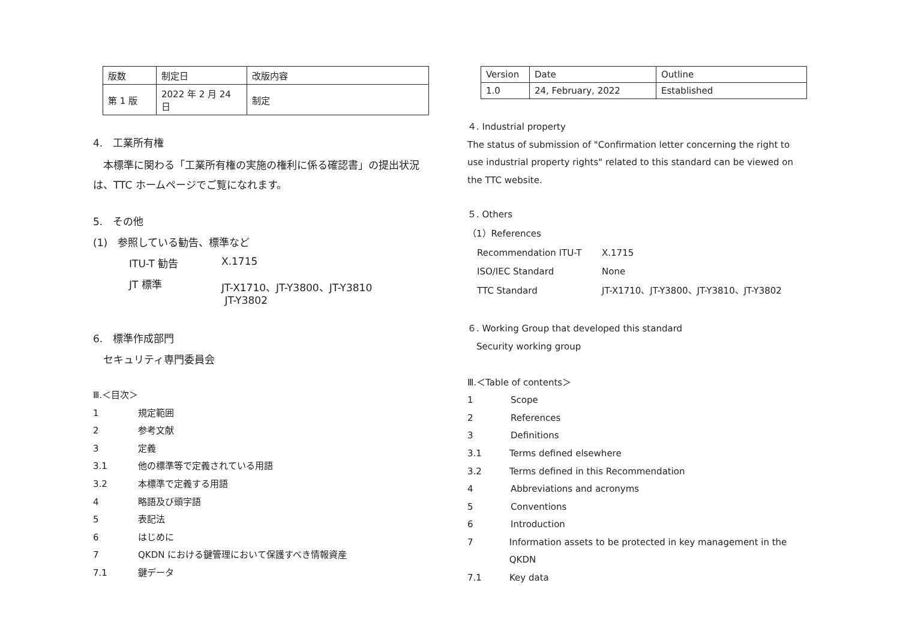| 版数 | 制定日 | 改版内容 |
| 第 1 版 | 2022 年 2 月 24 日 | 制定 |
4.　工業所有権
　本標準に関わる「工業所有権の実施の権利に係る確認書」の提出状況は、TTC ホームページでご覧になれます。
5.　その他
(1)　参照している勧告、標準など
ITU-T 勧告 X.1715
JT 標準 JT-X1710、JT-Y3800、JT-Y3810
JT-Y3802
6.　標準作成部門
　セキュリティ専門委員会
Ⅲ.＜目次＞
1 規定範囲
2 参考文献
3 定義
3.1 他の標準等で定義されている用語
3.2 本標準で定義する用語
4 略語及び頭字語
5 表記法
6 はじめに
7 QKDN における鍵管理において保護すべき情報資産
7.1 鍵データ
| Version | Date | Outline |
| 1.0 | 24, February, 2022 | Established |
４. Industrial property
The status of submission of "Confirmation letter concerning the right to use industrial property rights" related to this standard can be viewed on the TTC website.
５. Others
（1）References
Recommendation ITU-T X.1715
ISO/IEC Standard None
TTC Standard JT-X1710、JT-Y3800、JT-Y3810、JT-Y3802
６. Working Group that developed this standard
　Security working group
Ⅲ.＜Table of contents＞
1 Scope
2 References
3 Definitions
3.1 Terms defined elsewhere
3.2 Terms defined in this Recommendation
4 Abbreviations and acronyms
5 Conventions
6 Introduction
7 Information assets to be protected in key management in the QKDN
7.1 Key data